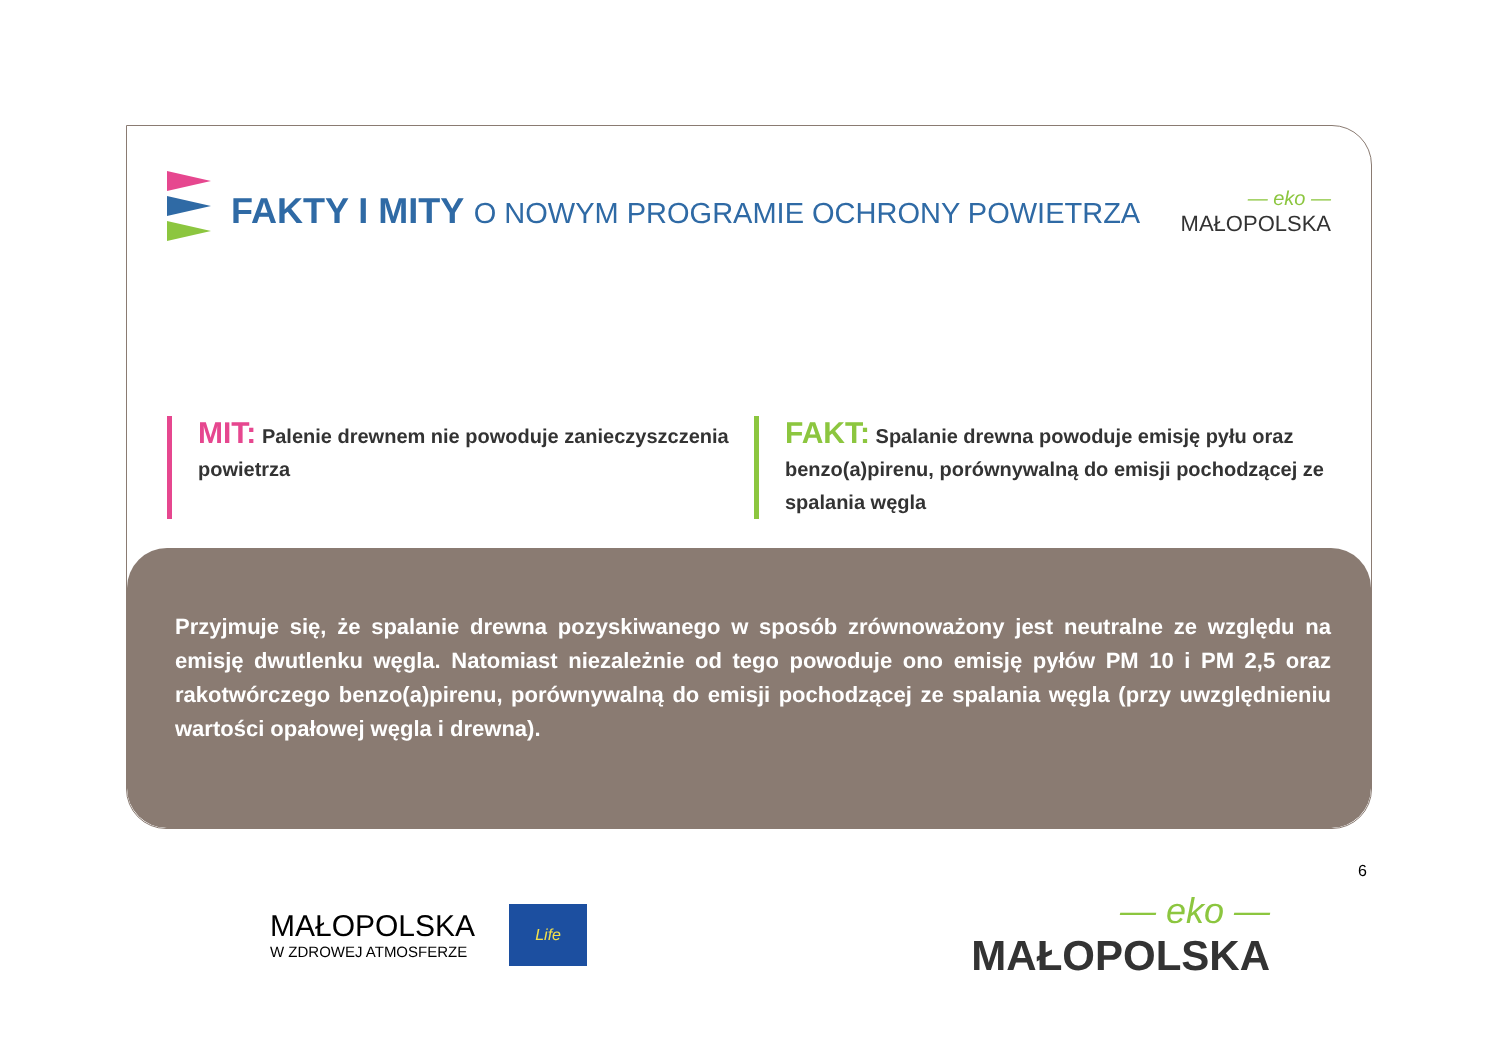FAKTY I MITY O NOWYM PROGRAMIE OCHRONY POWIETRZA
— eko —
MAŁOPOLSKA
MIT: Palenie drewnem nie powoduje zanieczyszczenia powietrza
FAKT: Spalanie drewna powoduje emisję pyłu oraz benzo(a)pirenu, porównywalną do emisji pochodzącej ze spalania węgla
Przyjmuje się, że spalanie drewna pozyskiwanego w sposób zrównoważony jest neutralne ze względu na emisję dwutlenku węgla. Natomiast niezależnie od tego powoduje ono emisję pyłów PM 10 i PM 2,5 oraz rakotwórczego benzo(a)pirenu, porównywalną do emisji pochodzącej ze spalania węgla (przy uwzględnieniu wartości opałowej węgla i drewna).
6
MAŁOPOLSKA
W ZDROWEJ ATMOSFERZE
Life
— eko —
MAŁOPOLSKA